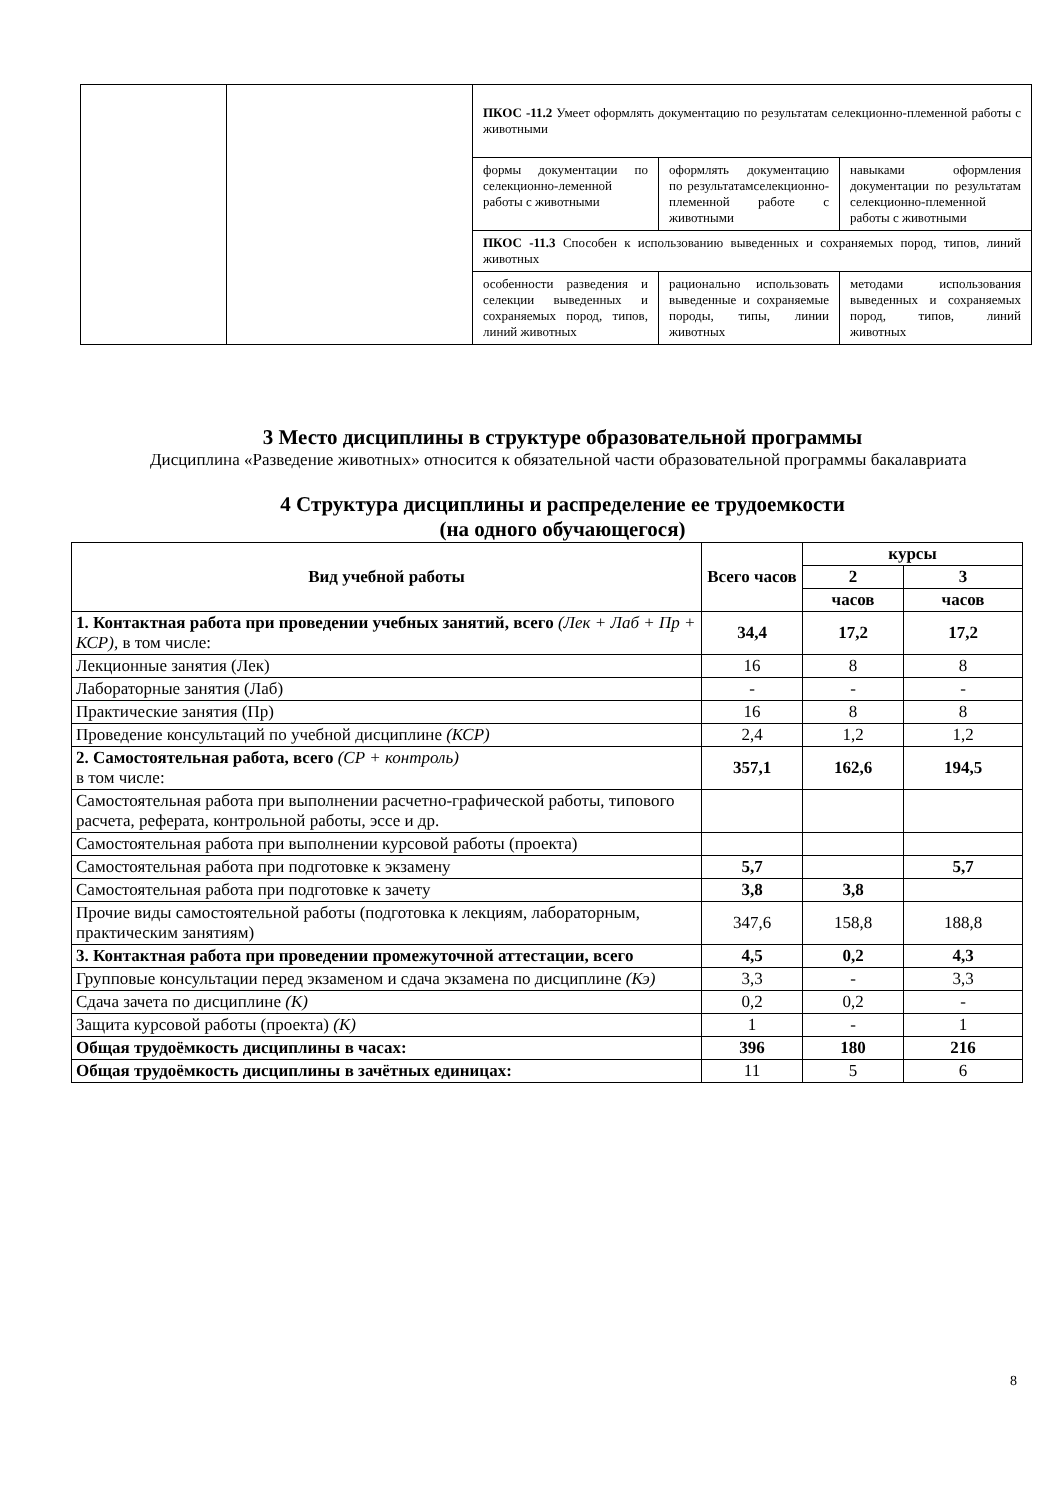| | | ПКОС -11.2 Умеет оформлять документацию по результатам селекционно-племенной работы с животными | | |
| | | формы документации по селекционно-леменной работы с животными | оформлять документацию по результатамселекционно-племенной работе с животными | навыками оформления документации по результатам селекционно-племенной работы с животными |
| | | ПКОС -11.3 Способен к использованию выведенных и сохраняемых пород, типов, линий животных | | |
| | | особенности разведения и селекции выведенных и сохраняемых пород, типов, линий животных | рационально использовать выведенные и сохраняемые породы, типы, линии животных | методами использования выведенных и сохраняемых пород, типов, линий животных |
3 Место дисциплины в структуре образовательной программы
Дисциплина «Разведение животных» относится к обязательной части образовательной программы бакалавриата
4 Структура дисциплины и распределение ее трудоемкости
(на одного обучающегося)
| Вид учебной работы | Всего часов | курсы | |
| --- | --- | --- | --- |
| | | 2 | 3 |
| | | часов | часов |
| 1. Контактная работа при проведении учебных занятий, всего (Лек + Лаб + Пр + КСР), в том числе: | 34,4 | 17,2 | 17,2 |
| Лекционные занятия (Лек) | 16 | 8 | 8 |
| Лабораторные занятия (Лаб) | - | - | - |
| Практические занятия (Пр) | 16 | 8 | 8 |
| Проведение консультаций по учебной дисциплине (КСР) | 2,4 | 1,2 | 1,2 |
| 2. Самостоятельная работа, всего (СР + контроль) в том числе: | 357,1 | 162,6 | 194,5 |
| Самостоятельная работа при выполнении расчетно-графической работы, типового расчета, реферата, контрольной работы, эссе и др. | | | |
| Самостоятельная работа при выполнении курсовой работы (проекта) | | | |
| Самостоятельная работа при подготовке к экзамену | 5,7 | | 5,7 |
| Самостоятельная работа при подготовке к зачету | 3,8 | 3,8 | |
| Прочие виды самостоятельной работы (подготовка к лекциям, лабораторным, практическим занятиям) | 347,6 | 158,8 | 188,8 |
| 3. Контактная работа при проведении промежуточной аттестации, всего | 4,5 | 0,2 | 4,3 |
| Групповые консультации перед экзаменом и сдача экзамена по дисциплине (Кэ) | 3,3 | - | 3,3 |
| Сдача зачета по дисциплине (К) | 0,2 | 0,2 | - |
| Защита курсовой работы (проекта) (К) | 1 | - | 1 |
| Общая трудоёмкость дисциплины в часах: | 396 | 180 | 216 |
| Общая трудоёмкость дисциплины в зачётных единицах: | 11 | 5 | 6 |
8